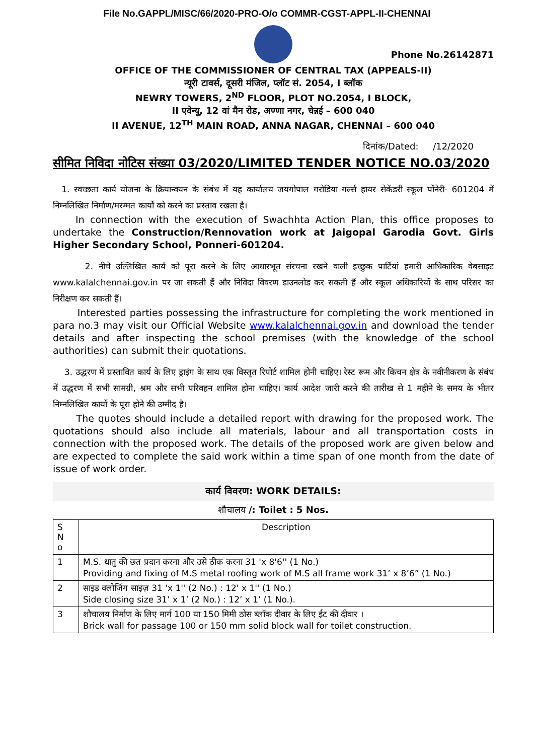File No.GAPPL/MISC/66/2020-PRO-O/o COMMR-CGST-APPL-II-CHENNAI
Phone No.26142871
OFFICE OF THE COMMISSIONER OF CENTRAL TAX (APPEALS-II)
न्यूरी टावर्स, दूसरी मंजिल, प्लॉट सं. 2054, I ब्लॉक
NEWRY TOWERS, 2<sup>ND</sup> FLOOR, PLOT NO.2054, I BLOCK,
II एवेन्यू, 12 वां मैन रोड, अण्णा नगर, चेन्नई – 600 040
II AVENUE, 12<sup>TH</sup> MAIN ROAD, ANNA NAGAR, CHENNAI – 600 040
दिनांक/Dated: /12/2020
सीमित निविदा नोटिस संख्या 03/2020/LIMITED TENDER NOTICE NO.03/2020
1. स्वच्छता कार्य योजना के क्रियान्वयन के संबंध में यह कार्यालय जयगोपाल गरोडिया गर्ल्स हायर सेकेंडरी स्कूल पोंनेरी- 601204 में निम्नलिखित निर्माण/मरम्मत कार्यों को करने का प्रस्ताव रखता है।
In connection with the execution of Swachhta Action Plan, this office proposes to undertake the Construction/Rennovation work at Jaigopal Garodia Govt. Girls Higher Secondary School, Ponneri-601204.
2. नीचे उल्लिखित कार्य को पूरा करने के लिए आधारभूत संरचना रखने वाली इच्छुक पार्टियां हमारी आधिकारिक वेबसाइट www.kalalchennai.gov.in पर जा सकती हैं और निविदा विवरण डाउनलोड कर सकती हैं और स्कूल अधिकारियों के साथ परिसर का निरीक्षण कर सकती हैं।
Interested parties possessing the infrastructure for completing the work mentioned in para no.3 may visit our Official Website www.kalalchennai.gov.in and download the tender details and after inspecting the school premises (with the knowledge of the school authorities) can submit their quotations.
3. उद्धरण में प्रस्तावित कार्य के लिए ड्राइंग के साथ एक विस्तृत रिपोर्ट शामिल होनी चाहिए। रेस्ट रूम और किचन क्षेत्र के नवीनीकरण के संबंध में उद्धरण में सभी सामग्री, श्रम और सभी परिवहन शामिल होना चाहिए। कार्य आदेश जारी करने की तारीख से 1 महीने के समय के भीतर निम्नलिखित कार्यों के पूरा होने की उम्मीद है।
The quotes should include a detailed report with drawing for the proposed work. The quotations should also include all materials, labour and all transportation costs in connection with the proposed work. The details of the proposed work are given below and are expected to complete the said work within a time span of one month from the date of issue of work order.
कार्य विवरण: WORK DETAILS:
शौचालय /: Toilet : 5 Nos.
| S N o | Description |
| --- | --- |
| 1 | M.S. धातु की छत प्रदान करना और उसे ठीक करना 31 'x 8'6'' (1 No.) Providing and fixing of M.S metal roofing work of M.S all frame work 31’ x 8’6” (1 No.) |
| 2 | साइड क्लोजिंग साइज़ 31 'x 1'' (2 No.) : 12' x 1'' (1 No.) Side closing size 31’ x 1’ (2 No.) : 12’ x 1’ (1 No.). |
| 3 | शौचालय निर्माण के लिए मार्ग 100 या 150 मिमी ठोस ब्लॉक दीवार के लिए ईंट की दीवार । Brick wall for passage 100 or 150 mm solid block wall for toilet construction. |